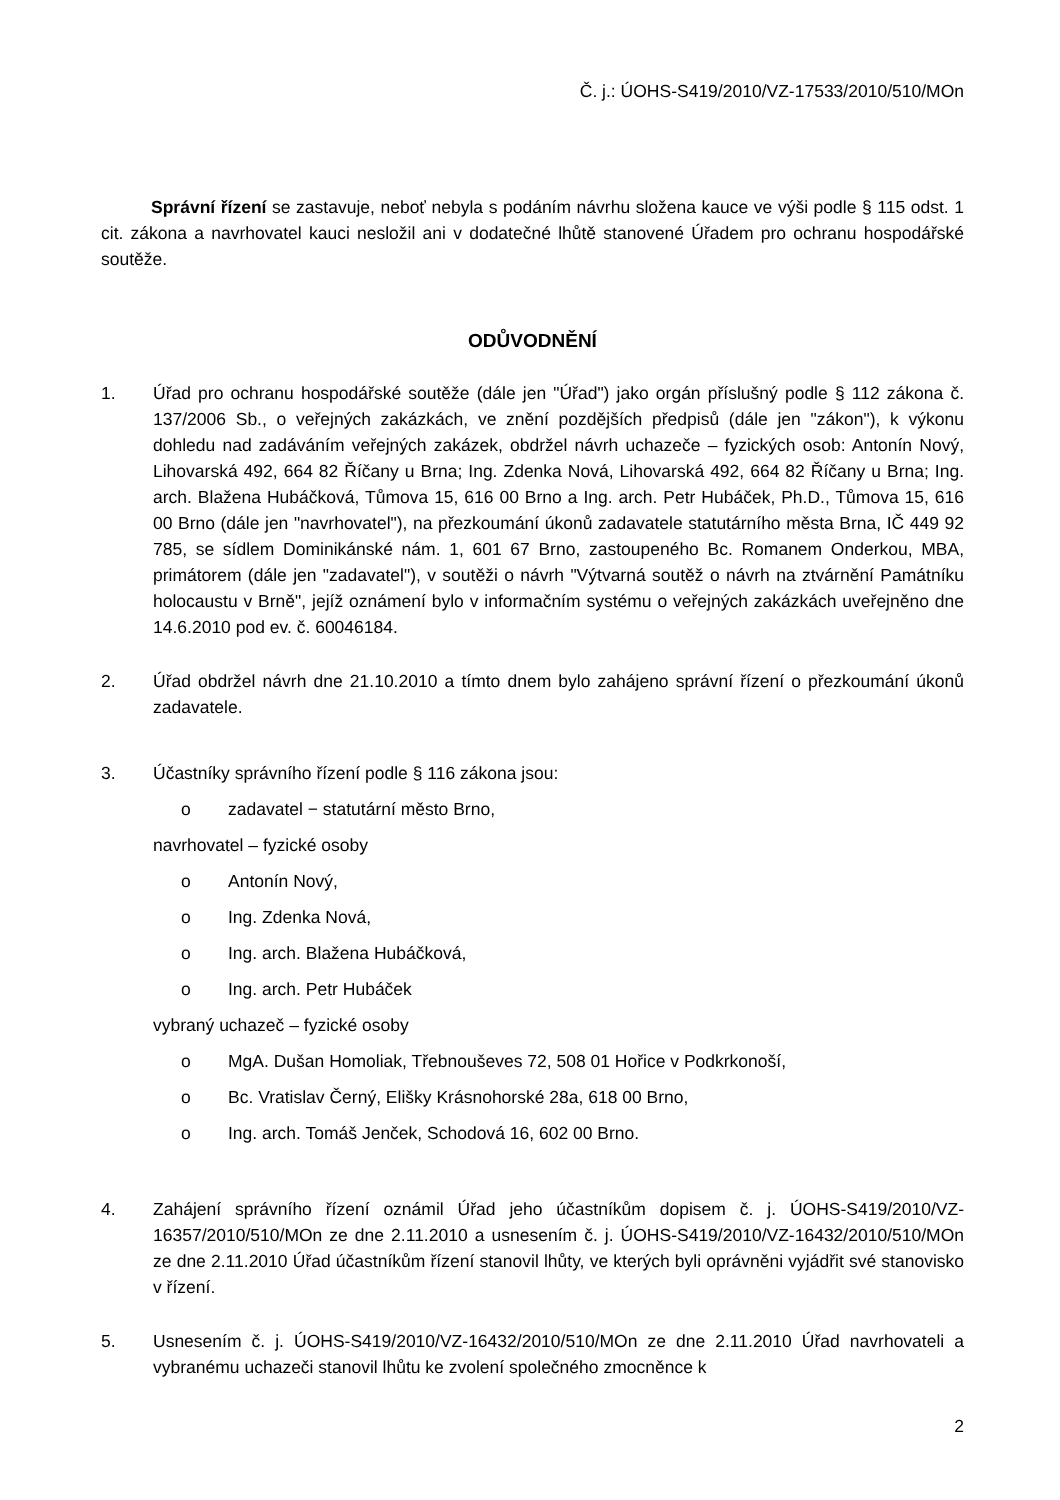Č. j.: ÚOHS-S419/2010/VZ-17533/2010/510/MOn
Správní řízení se zastavuje, neboť nebyla s podáním návrhu složena kauce ve výši podle § 115 odst. 1 cit. zákona a navrhovatel kauci nesložil ani v dodatečné lhůtě stanovené Úřadem pro ochranu hospodářské soutěže.
ODŮVODNĚNÍ
1. Úřad pro ochranu hospodářské soutěže (dále jen "Úřad") jako orgán příslušný podle § 112 zákona č. 137/2006 Sb., o veřejných zakázkách, ve znění pozdějších předpisů (dále jen "zákon"), k výkonu dohledu nad zadáváním veřejných zakázek, obdržel návrh uchazeče – fyzických osob: Antonín Nový, Lihovarská 492, 664 82 Říčany u Brna; Ing. Zdenka Nová, Lihovarská 492, 664 82 Říčany u Brna; Ing. arch. Blažena Hubáčková, Tůmova 15, 616 00 Brno a Ing. arch. Petr Hubáček, Ph.D., Tůmova 15, 616 00 Brno (dále jen "navrhovatel"), na přezkoumání úkonů zadavatele statutárního města Brna, IČ 449 92 785, se sídlem Dominikánské nám. 1, 601 67 Brno, zastoupeného Bc. Romanem Onderkou, MBA, primátorem (dále jen "zadavatel"), v soutěži o návrh "Výtvarná soutěž o návrh na ztvárnění Památníku holocaustu v Brně", jejíž oznámení bylo v informačním systému o veřejných zakázkách uveřejněno dne 14.6.2010 pod ev. č. 60046184.
2. Úřad obdržel návrh dne 21.10.2010 a tímto dnem bylo zahájeno správní řízení o přezkoumání úkonů zadavatele.
3. Účastníky správního řízení podle § 116 zákona jsou:
o zadavatel − statutární město Brno,
navrhovatel – fyzické osoby
o Antonín Nový,
o Ing. Zdenka Nová,
o Ing. arch. Blažena Hubáčková,
o Ing. arch. Petr Hubáček
vybraný uchazeč – fyzické osoby
o MgA. Dušan Homoliak, Třebnouševes 72, 508 01 Hořice v Podkrkonoší,
o Bc. Vratislav Černý, Elišky Krásnohorské 28a, 618 00 Brno,
o Ing. arch. Tomáš Jenček, Schodová 16, 602 00 Brno.
4. Zahájení správního řízení oznámil Úřad jeho účastníkům dopisem č. j. ÚOHS-S419/2010/VZ-16357/2010/510/MOn ze dne 2.11.2010 a usnesením č. j. ÚOHS-S419/2010/VZ-16432/2010/510/MOn ze dne 2.11.2010 Úřad účastníkům řízení stanovil lhůty, ve kterých byli oprávněni vyjádřit své stanovisko v řízení.
5. Usnesením č. j. ÚOHS-S419/2010/VZ-16432/2010/510/MOn ze dne 2.11.2010 Úřad navrhovateli a vybranému uchazeči stanovil lhůtu ke zvolení společného zmocněnce k
2